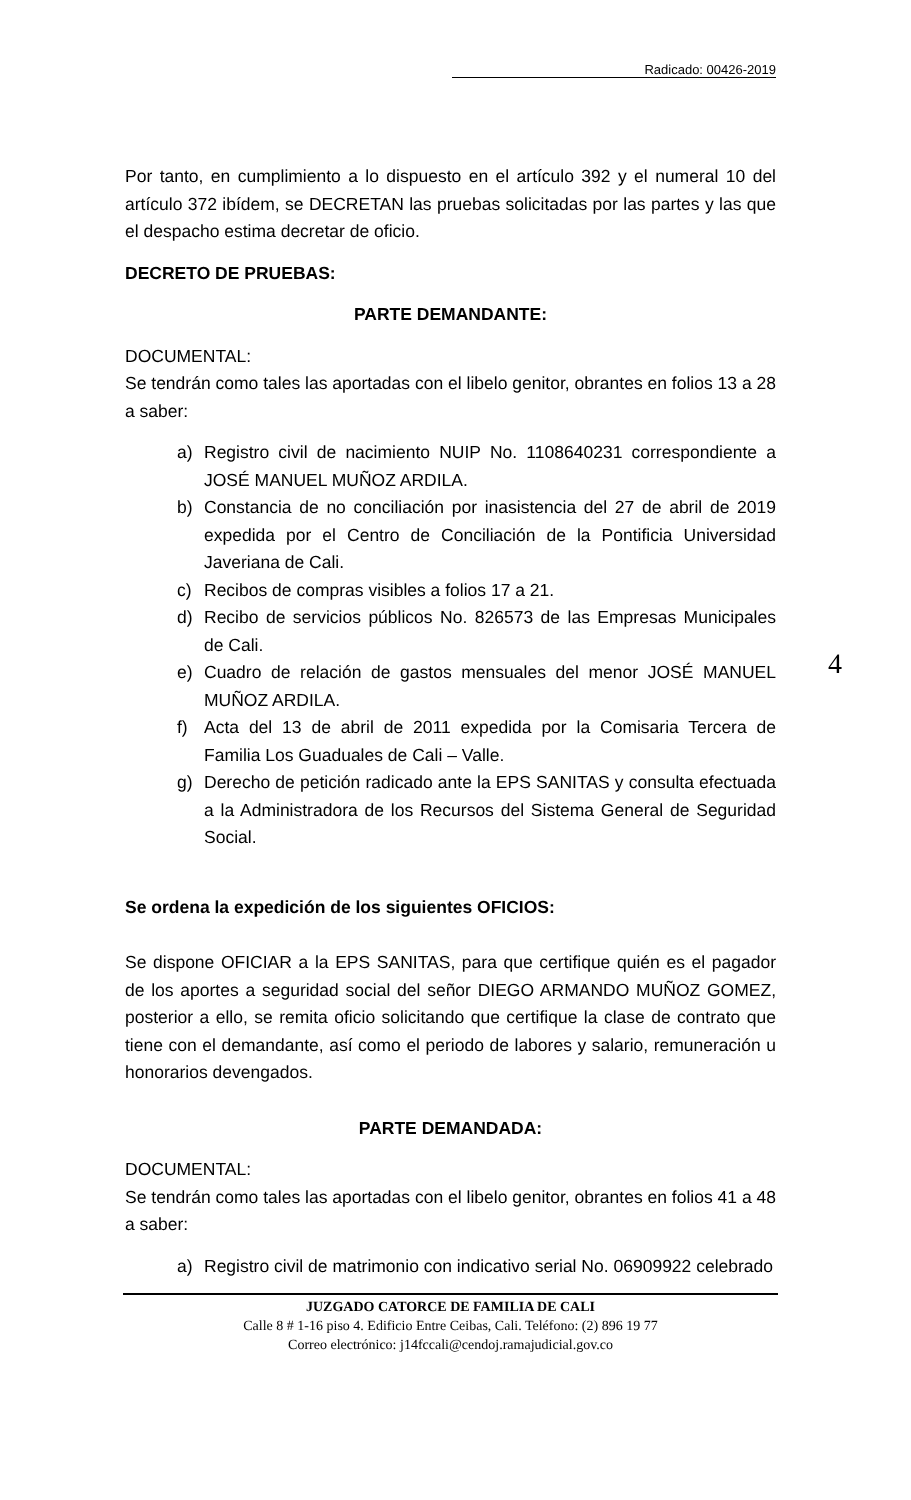Radicado: 00426-2019
Por tanto, en cumplimiento a lo dispuesto en el artículo 392 y el numeral 10 del artículo 372 ibídem, se DECRETAN las pruebas solicitadas por las partes y las que el despacho estima decretar de oficio.
DECRETO DE PRUEBAS:
PARTE DEMANDANTE:
DOCUMENTAL:
Se tendrán como tales las aportadas con el libelo genitor, obrantes en folios 13 a 28 a saber:
a) Registro civil de nacimiento NUIP No. 1108640231 correspondiente a JOSÉ MANUEL MUÑOZ ARDILA.
b) Constancia de no conciliación por inasistencia del 27 de abril de 2019 expedida por el Centro de Conciliación de la Pontificia Universidad Javeriana de Cali.
c) Recibos de compras visibles a folios 17 a 21.
d) Recibo de servicios públicos No. 826573 de las Empresas Municipales de Cali.
e) Cuadro de relación de gastos mensuales del menor JOSÉ MANUEL MUÑOZ ARDILA.
f) Acta del 13 de abril de 2011 expedida por la Comisaria Tercera de Familia Los Guaduales de Cali – Valle.
g) Derecho de petición radicado ante la EPS SANITAS y consulta efectuada a la Administradora de los Recursos del Sistema General de Seguridad Social.
Se ordena la expedición de los siguientes OFICIOS:
Se dispone OFICIAR a la EPS SANITAS, para que certifique quién es el pagador de los aportes a seguridad social del señor DIEGO ARMANDO MUÑOZ GOMEZ, posterior a ello, se remita oficio solicitando que certifique la clase de contrato que tiene con el demandante, así como el periodo de labores y salario, remuneración u honorarios devengados.
PARTE DEMANDADA:
DOCUMENTAL:
Se tendrán como tales las aportadas con el libelo genitor, obrantes en folios 41 a 48 a saber:
a) Registro civil de matrimonio con indicativo serial No. 06909922 celebrado
4
JUZGADO CATORCE DE FAMILIA DE CALI
Calle 8 # 1-16 piso 4. Edificio Entre Ceibas, Cali. Teléfono: (2) 896 19 77
Correo electrónico: j14fccali@cendoj.ramajudicial.gov.co